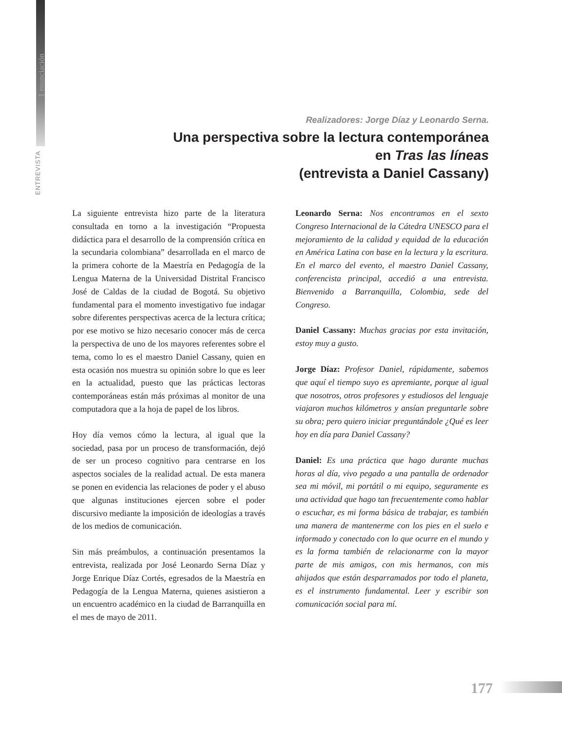1 enunciación
ENTREVISTA
Realizadores: Jorge Díaz y Leonardo Serna.
Una perspectiva sobre la lectura contemporánea
en Tras las líneas
(entrevista a Daniel Cassany)
La siguiente entrevista hizo parte de la literatura consultada en torno a la investigación “Propuesta didáctica para el desarrollo de la comprensión crítica en la secundaria colombiana” desarrollada en el marco de la primera cohorte de la Maestría en Pedagogía de la Lengua Materna de la Universidad Distrital Francisco José de Caldas de la ciudad de Bogotá. Su objetivo fundamental para el momento investigativo fue indagar sobre diferentes perspectivas acerca de la lectura crítica; por ese motivo se hizo necesario conocer más de cerca la perspectiva de uno de los mayores referentes sobre el tema, como lo es el maestro Daniel Cassany, quien en esta ocasión nos muestra su opinión sobre lo que es leer en la actualidad, puesto que las prácticas lectoras contemporáneas están más próximas al monitor de una computadora que a la hoja de papel de los libros.
Hoy día vemos cómo la lectura, al igual que la sociedad, pasa por un proceso de transformación, dejó de ser un proceso cognitivo para centrarse en los aspectos sociales de la realidad actual. De esta manera se ponen en evidencia las relaciones de poder y el abuso que algunas instituciones ejercen sobre el poder discursivo mediante la imposición de ideologías a través de los medios de comunicación.
Sin más preámbulos, a continuación presentamos la entrevista, realizada por José Leonardo Serna Díaz y Jorge Enrique Díaz Cortés, egresados de la Maestría en Pedagogía de la Lengua Materna, quienes asistieron a un encuentro académico en la ciudad de Barranquilla en el mes de mayo de 2011.
Leonardo Serna: Nos encontramos en el sexto Congreso Internacional de la Cátedra UNESCO para el mejoramiento de la calidad y equidad de la educación en América Latina con base en la lectura y la escritura. En el marco del evento, el maestro Daniel Cassany, conferencista principal, accedió a una entrevista. Bienvenido a Barranquilla, Colombia, sede del Congreso.
Daniel Cassany: Muchas gracias por esta invitación, estoy muy a gusto.
Jorge Díaz: Profesor Daniel, rápidamente, sabemos que aquí el tiempo suyo es apremiante, porque al igual que nosotros, otros profesores y estudiosos del lenguaje viajaron muchos kilómetros y ansían preguntarle sobre su obra; pero quiero iniciar preguntándole ¿Qué es leer hoy en día para Daniel Cassany?
Daniel: Es una práctica que hago durante muchas horas al día, vivo pegado a una pantalla de ordenador sea mi móvil, mi portátil o mi equipo, seguramente es una actividad que hago tan frecuentemente como hablar o escuchar, es mi forma básica de trabajar, es también una manera de mantenerme con los pies en el suelo e informado y conectado con lo que ocurre en el mundo y es la forma también de relacionarme con la mayor parte de mis amigos, con mis hermanos, con mis ahijados que están desparramados por todo el planeta, es el instrumento fundamental. Leer y escribir son comunicación social para mí.
177